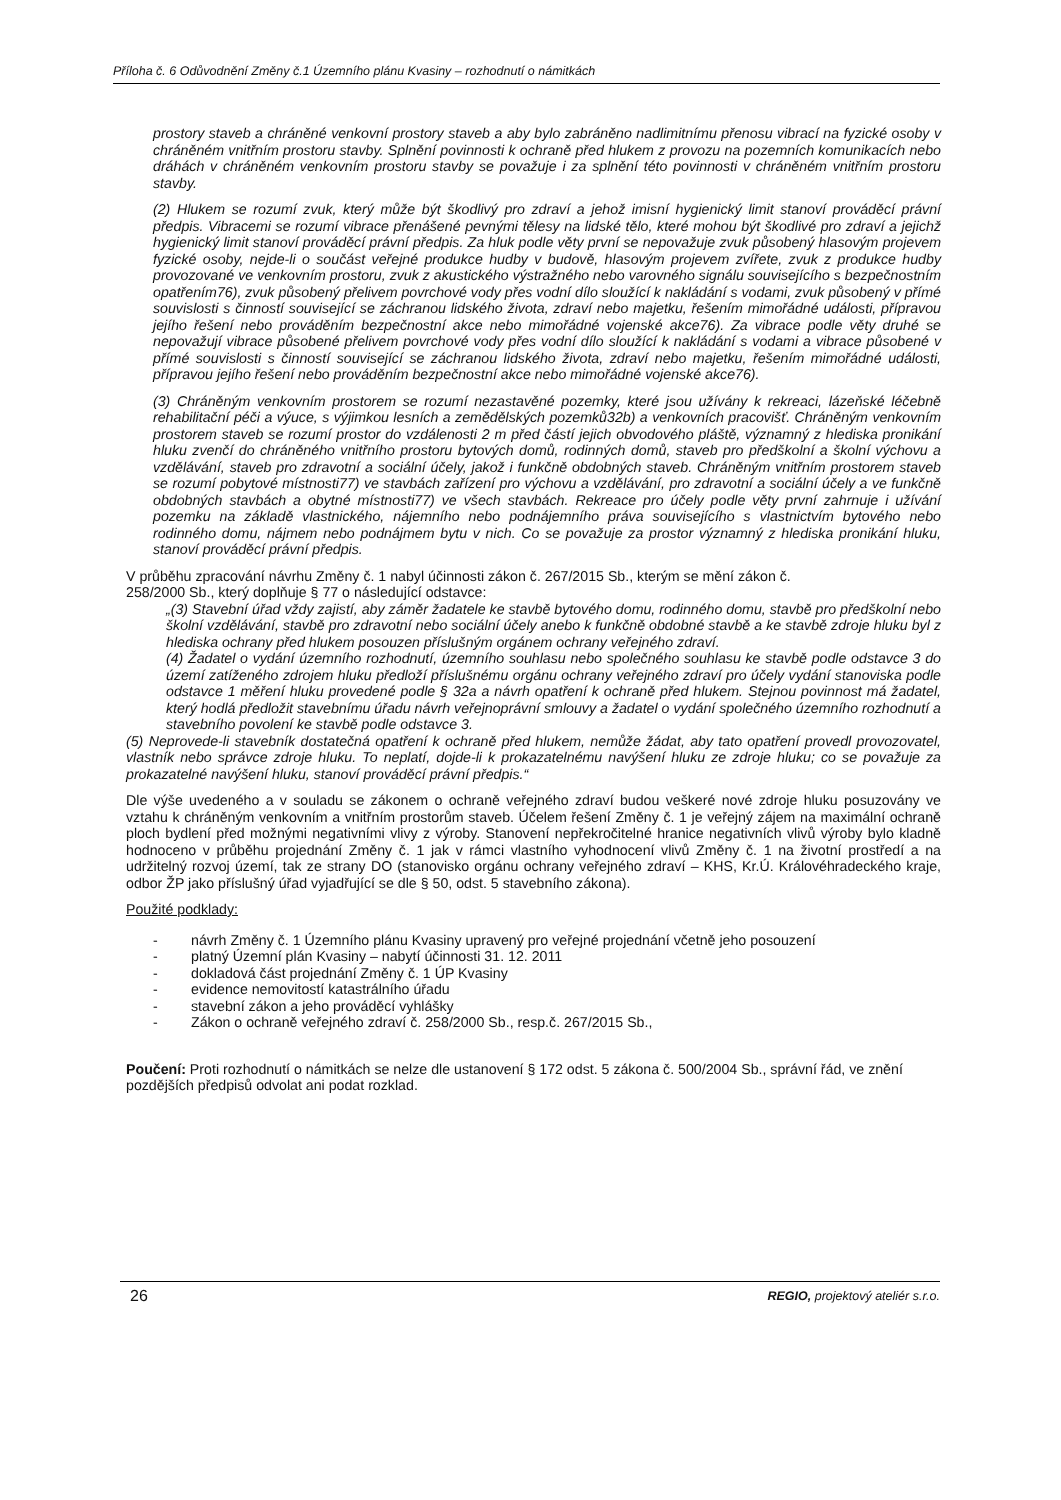Příloha č. 6 Odůvodnění Změny č.1 Územního plánu Kvasiny – rozhodnutí o námitkách
prostory staveb a chráněné venkovní prostory staveb a aby bylo zabráněno nadlimitnímu přenosu vibrací na fyzické osoby v chráněném vnitřním prostoru stavby. Splnění povinnosti k ochraně před hlukem z provozu na pozemních komunikacích nebo dráhách v chráněném venkovním prostoru stavby se považuje i za splnění této povinnosti v chráněném vnitřním prostoru stavby.
(2) Hlukem se rozumí zvuk, který může být škodlivý pro zdraví a jehož imisní hygienický limit stanoví prováděcí právní předpis. Vibracemi se rozumí vibrace přenášené pevnými tělesy na lidské tělo, které mohou být škodlivé pro zdraví a jejichž hygienický limit stanoví prováděcí právní předpis. Za hluk podle věty první se nepovažuje zvuk působený hlasovým projevem fyzické osoby, nejde-li o součást veřejné produkce hudby v budově, hlasovým projevem zvířete, zvuk z produkce hudby provozované ve venkovním prostoru, zvuk z akustického výstražného nebo varovného signálu souvisejícího s bezpečnostním opatřením76), zvuk působený přelivem povrchové vody přes vodní dílo sloužící k nakládání s vodami, zvuk působený v přímé souvislosti s činností související se záchranou lidského života, zdraví nebo majetku, řešením mimořádné události, přípravou jejího řešení nebo prováděním bezpečnostní akce nebo mimořádné vojenské akce76). Za vibrace podle věty druhé se nepovažují vibrace působené přelivem povrchové vody přes vodní dílo sloužící k nakládání s vodami a vibrace působené v přímé souvislosti s činností související se záchranou lidského života, zdraví nebo majetku, řešením mimořádné události, přípravou jejího řešení nebo prováděním bezpečnostní akce nebo mimořádné vojenské akce76).
(3) Chráněným venkovním prostorem se rozumí nezastavěné pozemky, které jsou užívány k rekreaci, lázeňské léčebně rehabilitační péči a výuce, s výjimkou lesních a zemědělských pozemků32b) a venkovních pracovišť. Chráněným venkovním prostorem staveb se rozumí prostor do vzdálenosti 2 m před částí jejich obvodového pláště, významný z hlediska pronikání hluku zvenčí do chráněného vnitřního prostoru bytových domů, rodinných domů, staveb pro předškolní a školní výchovu a vzdělávání, staveb pro zdravotní a sociální účely, jakož i funkčně obdobných staveb. Chráněným vnitřním prostorem staveb se rozumí pobytové místnosti77) ve stavbách zařízení pro výchovu a vzdělávání, pro zdravotní a sociální účely a ve funkčně obdobných stavbách a obytné místnosti77) ve všech stavbách. Rekreace pro účely podle věty první zahrnuje i užívání pozemku na základě vlastnického, nájemního nebo podnájemního práva souvisejícího s vlastnictvím bytového nebo rodinného domu, nájmem nebo podnájmem bytu v nich. Co se považuje za prostor významný z hlediska pronikání hluku, stanoví prováděcí právní předpis.
V průběhu zpracování návrhu Změny č. 1 nabyl účinnosti zákon č. 267/2015 Sb., kterým se mění zákon č.
258/2000 Sb., který doplňuje § 77 o následující odstavce:
„(3) Stavební úřad vždy zajistí, aby záměr žadatele ke stavbě bytového domu, rodinného domu, stavbě pro předškolní nebo školní vzdělávání, stavbě pro zdravotní nebo sociální účely anebo k funkčně obdobné stavbě a ke stavbě zdroje hluku byl z hlediska ochrany před hlukem posouzen příslušným orgánem ochrany veřejného zdraví.
(4) Žadatel o vydání územního rozhodnutí, územního souhlasu nebo společného souhlasu ke stavbě podle odstavce 3 do území zatíženého zdrojem hluku předloží příslušnému orgánu ochrany veřejného zdraví pro účely vydání stanoviska podle odstavce 1 měření hluku provedené podle § 32a a návrh opatření k ochraně před hlukem. Stejnou povinnost má žadatel, který hodlá předložit stavebnímu úřadu návrh veřejnoprávní smlouvy a žadatel o vydání společného územního rozhodnutí a stavebního povolení ke stavbě podle odstavce 3.
(5) Neprovede-li stavebník dostatečná opatření k ochraně před hlukem, nemůže žádat, aby tato opatření provedl provozovatel, vlastník nebo správce zdroje hluku. To neplatí, dojde-li k prokazatelnému navýšení hluku ze zdroje hluku; co se považuje za prokazatelné navýšení hluku, stanoví prováděcí právní předpis.“
Dle výše uvedeného a v souladu se zákonem o ochraně veřejného zdraví budou veškeré nové zdroje hluku posuzovány ve vztahu k chráněným venkovním a vnitřním prostorům staveb. Účelem řešení Změny č. 1 je veřejný zájem na maximální ochraně ploch bydlení před možnými negativními vlivy z výroby. Stanovení nepřekročitelné hranice negativních vlivů výroby bylo kladně hodnoceno v průběhu projednání Změny č. 1 jak v rámci vlastního vyhodnocení vlivů Změny č. 1 na životní prostředí a na udržitelný rozvoj území, tak ze strany DO (stanovisko orgánu ochrany veřejného zdraví – KHS, Kr.Ú. Královéhradeckého kraje, odbor ŽP jako příslušný úřad vyjadřující se dle § 50, odst. 5 stavebního zákona).
Použité podklady:
- návrh Změny č. 1 Územního plánu Kvasiny upravený pro veřejné projednání včetně jeho posouzení
- platný Územní plán Kvasiny – nabytí účinnosti 31. 12. 2011
- dokladová část projednání Změny č. 1 ÚP Kvasiny
- evidence nemovitostí katastrálního úřadu
- stavební zákon a jeho prováděcí vyhlášky
- Zákon o ochraně veřejného zdraví č. 258/2000 Sb., resp.č. 267/2015 Sb.,
Poučení: Proti rozhodnutí o námitkách se nelze dle ustanovení § 172 odst. 5 zákona č. 500/2004 Sb., správní řád, ve znění pozdějších předpisů odvolat ani podat rozklad.
26 REGIO, projektový ateliér s.r.o.